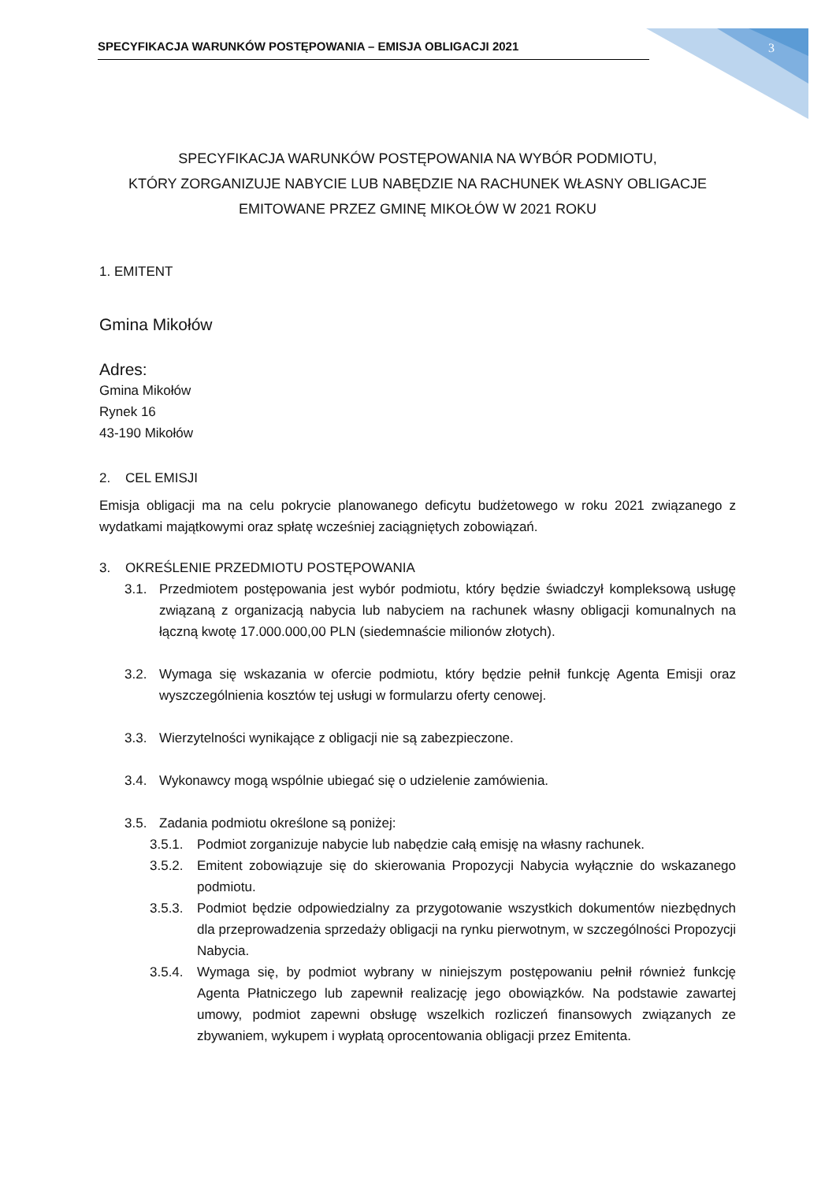SPECYFIKACJA WARUNKÓW POSTĘPOWANIA – EMISJA OBLIGACJI 2021 3
SPECYFIKACJA WARUNKÓW POSTĘPOWANIA NA WYBÓR PODMIOTU,
KTÓRY ZORGANIZUJE NABYCIE LUB NABĘDZIE NA RACHUNEK WŁASNY OBLIGACJE
EMITOWANE PRZEZ GMINĘ MIKOŁÓW W 2021 ROKU
1. EMITENT
Gmina Mikołów
Adres:
Gmina Mikołów
Rynek 16
43-190 Mikołów
2. CEL EMISJI
Emisja obligacji ma na celu pokrycie planowanego deficytu budżetowego w roku 2021 związanego z wydatkami majątkowymi oraz spłatę wcześniej zaciągniętych zobowiązań.
3. OKREŚLENIE PRZEDMIOTU POSTĘPOWANIA
3.1. Przedmiotem postępowania jest wybór podmiotu, który będzie świadczył kompleksową usługę związaną z organizacją nabycia lub nabyciem na rachunek własny obligacji komunalnych na łączną kwotę 17.000.000,00 PLN (siedemnaście milionów złotych).
3.2. Wymaga się wskazania w ofercie podmiotu, który będzie pełnił funkcję Agenta Emisji oraz wyszczególnienia kosztów tej usługi w formularzu oferty cenowej.
3.3. Wierzytelności wynikające z obligacji nie są zabezpieczone.
3.4. Wykonawcy mogą wspólnie ubiegać się o udzielenie zamówienia.
3.5. Zadania podmiotu określone są poniżej:
3.5.1. Podmiot zorganizuje nabycie lub nabędzie całą emisję na własny rachunek.
3.5.2. Emitent zobowiązuje się do skierowania Propozycji Nabycia wyłącznie do wskazanego podmiotu.
3.5.3. Podmiot będzie odpowiedzialny za przygotowanie wszystkich dokumentów niezbędnych dla przeprowadzenia sprzedaży obligacji na rynku pierwotnym, w szczególności Propozycji Nabycia.
3.5.4. Wymaga się, by podmiot wybrany w niniejszym postępowaniu pełnił również funkcję Agenta Płatniczego lub zapewnił realizację jego obowiązków. Na podstawie zawartej umowy, podmiot zapewni obsługę wszelkich rozliczeń finansowych związanych ze zbywaniem, wykupem i wypłatą oprocentowania obligacji przez Emitenta.